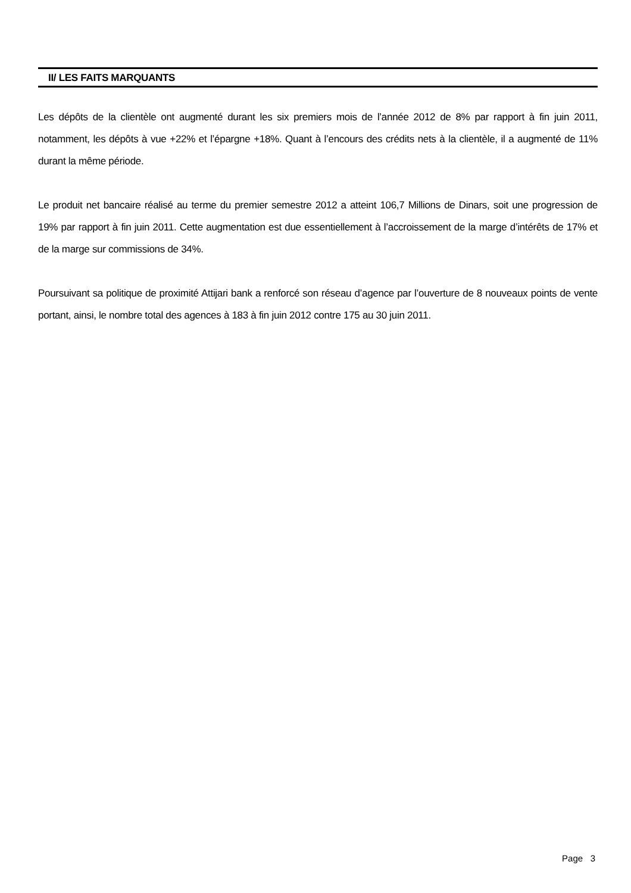II/ LES FAITS MARQUANTS
Les dépôts de la clientèle ont augmenté durant les six premiers mois de l’année 2012 de 8% par rapport à fin juin 2011, notamment, les dépôts à vue +22% et l’épargne +18%. Quant à l’encours des crédits nets à la clientèle, il a augmenté de 11% durant la même période.
Le produit net bancaire réalisé au terme du premier semestre 2012 a atteint 106,7 Millions de Dinars, soit une progression de 19% par rapport à fin juin 2011. Cette augmentation est due essentiellement à l’accroissement de la marge d’intérêts de 17% et de la marge sur commissions de 34%.
Poursuivant sa politique de proximité Attijari bank a renforcé son réseau d’agence par l’ouverture de 8 nouveaux points de vente portant, ainsi, le nombre total des agences à 183 à fin juin 2012 contre 175 au 30 juin 2011.
Page 3